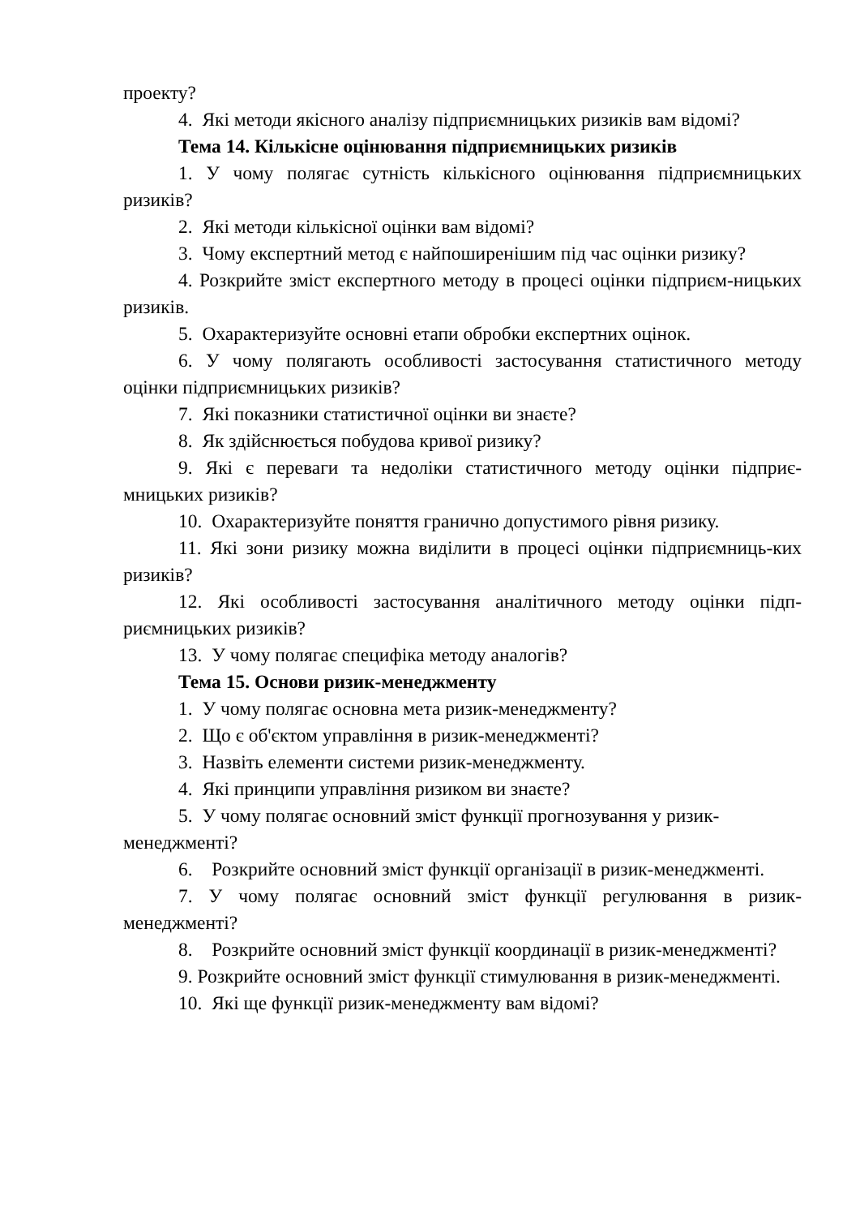проекту?
4. Які методи якісного аналізу підприємницьких ризиків вам відомі?
Тема 14. Кількісне оцінювання підприємницьких ризиків
1. У чому полягає сутність кількісного оцінювання підприємницьких ризиків?
2. Які методи кількісної оцінки вам відомі?
3. Чому експертний метод є найпоширенішим під час оцінки ризику?
4. Розкрийте зміст експертного методу в процесі оцінки підприєм-ницьких ризиків.
5. Охарактеризуйте основні етапи обробки експертних оцінок.
6. У чому полягають особливості застосування статистичного методу оцінки підприємницьких ризиків?
7. Які показники статистичної оцінки ви знаєте?
8. Як здійснюється побудова кривої ризику?
9. Які є переваги та недоліки статистичного методу оцінки підприє-мницьких ризиків?
10. Охарактеризуйте поняття гранично допустимого рівня ризику.
11. Які зони ризику можна виділити в процесі оцінки підприємниць-ких ризиків?
12. Які особливості застосування аналітичного методу оцінки підп-риємницьких ризиків?
13. У чому полягає специфіка методу аналогів?
Тема 15. Основи ризик-менеджменту
1. У чому полягає основна мета ризик-менеджменту?
2. Що є об'єктом управління в ризик-менеджменті?
3. Назвіть елементи системи ризик-менеджменту.
4. Які принципи управління ризиком ви знаєте?
5. У чому полягає основний зміст функції прогнозування у ризик-менеджменті?
6. Розкрийте основний зміст функції організації в ризик-менеджменті.
7. У чому полягає основний зміст функції регулювання в ризик-менеджменті?
8. Розкрийте основний зміст функції координації в ризик-менеджменті?
9. Розкрийте основний зміст функції стимулювання в ризик-менеджменті.
10. Які ще функції ризик-менеджменту вам відомі?